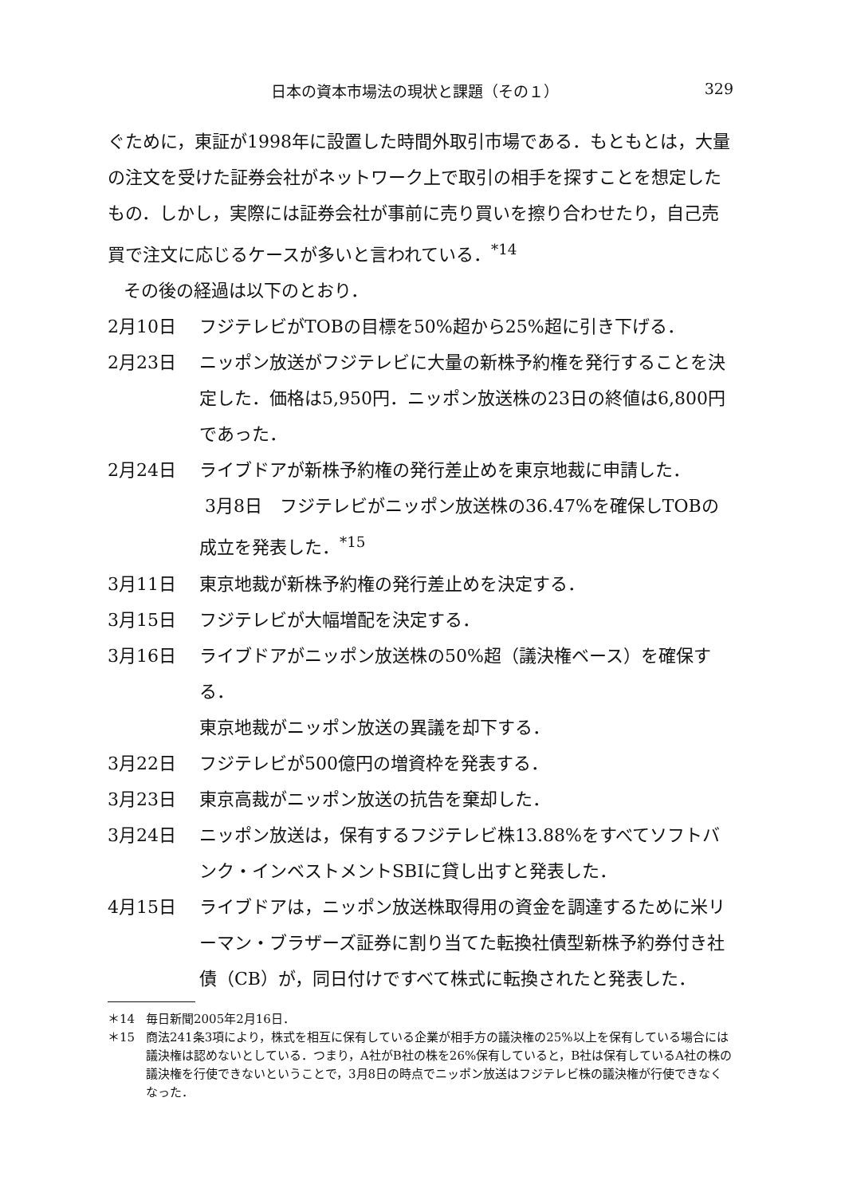日本の資本市場法の現状と課題（その１） 329
ぐために，東証が1998年に設置した時間外取引市場である．もともとは，大量の注文を受けた証券会社がネットワーク上で取引の相手を探すことを想定したもの．しかし，実際には証券会社が事前に売り買いを擦り合わせたり，自己売買で注文に応じるケースが多いと言われている．<sup>*14</sup>
その後の経過は以下のとおり．
2月10日 フジテレビがTOBの目標を50%超から25%超に引き下げる．
2月23日 ニッポン放送がフジテレビに大量の新株予約権を発行することを決定した．価格は5,950円．ニッポン放送株の23日の終値は6,800円であった．
2月24日 ライブドアが新株予約権の発行差止めを東京地裁に申請した．
3月8日　フジテレビがニッポン放送株の36.47%を確保しTOBの成立を発表した．<sup>*15</sup>
3月11日 東京地裁が新株予約権の発行差止めを決定する．
3月15日 フジテレビが大幅増配を決定する．
3月16日 ライブドアがニッポン放送株の50%超（議決権ベース）を確保する．
東京地裁がニッポン放送の異議を却下する．
3月22日 フジテレビが500億円の増資枠を発表する．
3月23日 東京高裁がニッポン放送の抗告を棄却した．
3月24日 ニッポン放送は，保有するフジテレビ株13.88%をすべてソフトバンク・インベストメントSBIに貸し出すと発表した．
4月15日 ライブドアは，ニッポン放送株取得用の資金を調達するために米リーマン・ブラザーズ証券に割り当てた転換社債型新株予約券付き社債（CB）が，同日付けですべて株式に転換されたと発表した．
＊14 毎日新聞2005年2月16日．
＊15 商法241条3項により，株式を相互に保有している企業が相手方の議決権の25%以上を保有している場合には議決権は認めないとしている．つまり，A社がB社の株を26%保有していると，B社は保有しているA社の株の議決権を行使できないということで，3月8日の時点でニッポン放送はフジテレビ株の議決権が行使できなくなった．